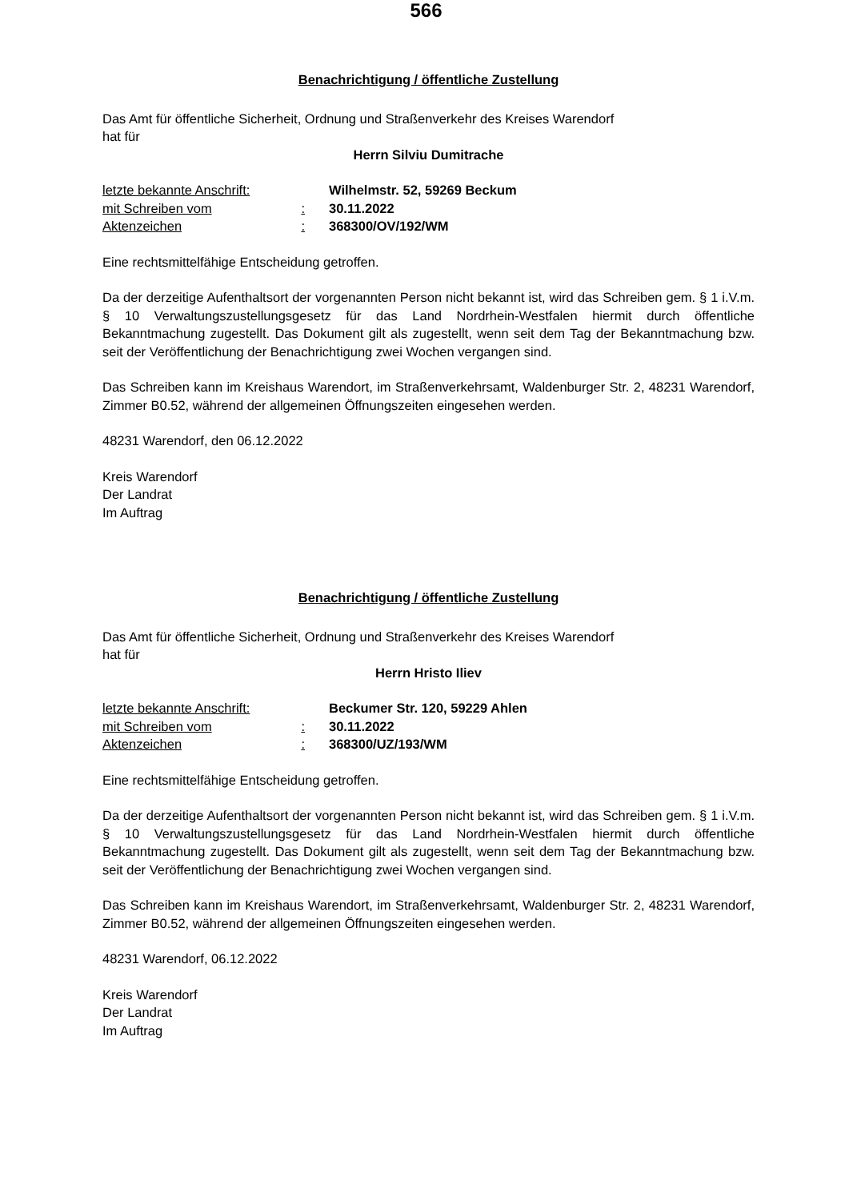566
Benachrichtigung / öffentliche Zustellung
Das Amt für öffentliche Sicherheit, Ordnung und Straßenverkehr des Kreises Warendorf
hat für
Herrn Silviu Dumitrache
| letzte bekannte Anschrift: | | Wilhelmstr. 52, 59269 Beckum |
| mit Schreiben vom | : | 30.11.2022 |
| Aktenzeichen | : | 368300/OV/192/WM |
Eine rechtsmittelfähige Entscheidung getroffen.
Da der derzeitige Aufenthaltsort der vorgenannten Person nicht bekannt ist, wird das Schreiben gem. § 1 i.V.m. § 10 Verwaltungszustellungsgesetz für das Land Nordrhein-Westfalen hiermit durch öffentliche Bekanntmachung zugestellt. Das Dokument gilt als zugestellt, wenn seit dem Tag der Bekanntmachung bzw. seit der Veröffentlichung der Benachrichtigung zwei Wochen vergangen sind.
Das Schreiben kann im Kreishaus Warendort, im Straßenverkehrsamt, Waldenburger Str. 2, 48231 Warendorf, Zimmer B0.52, während der allgemeinen Öffnungszeiten eingesehen werden.
48231 Warendorf, den 06.12.2022
Kreis Warendorf
Der Landrat
Im Auftrag
Benachrichtigung / öffentliche Zustellung
Das Amt für öffentliche Sicherheit, Ordnung und Straßenverkehr des Kreises Warendorf
hat für
Herrn Hristo Iliev
| letzte bekannte Anschrift: | | Beckumer Str. 120, 59229 Ahlen |
| mit Schreiben vom | : | 30.11.2022 |
| Aktenzeichen | : | 368300/UZ/193/WM |
Eine rechtsmittelfähige Entscheidung getroffen.
Da der derzeitige Aufenthaltsort der vorgenannten Person nicht bekannt ist, wird das Schreiben gem. § 1 i.V.m. § 10 Verwaltungszustellungsgesetz für das Land Nordrhein-Westfalen hiermit durch öffentliche Bekanntmachung zugestellt. Das Dokument gilt als zugestellt, wenn seit dem Tag der Bekanntmachung bzw. seit der Veröffentlichung der Benachrichtigung zwei Wochen vergangen sind.
Das Schreiben kann im Kreishaus Warendort, im Straßenverkehrsamt, Waldenburger Str. 2, 48231 Warendorf, Zimmer B0.52, während der allgemeinen Öffnungszeiten eingesehen werden.
48231 Warendorf, 06.12.2022
Kreis Warendorf
Der Landrat
Im Auftrag